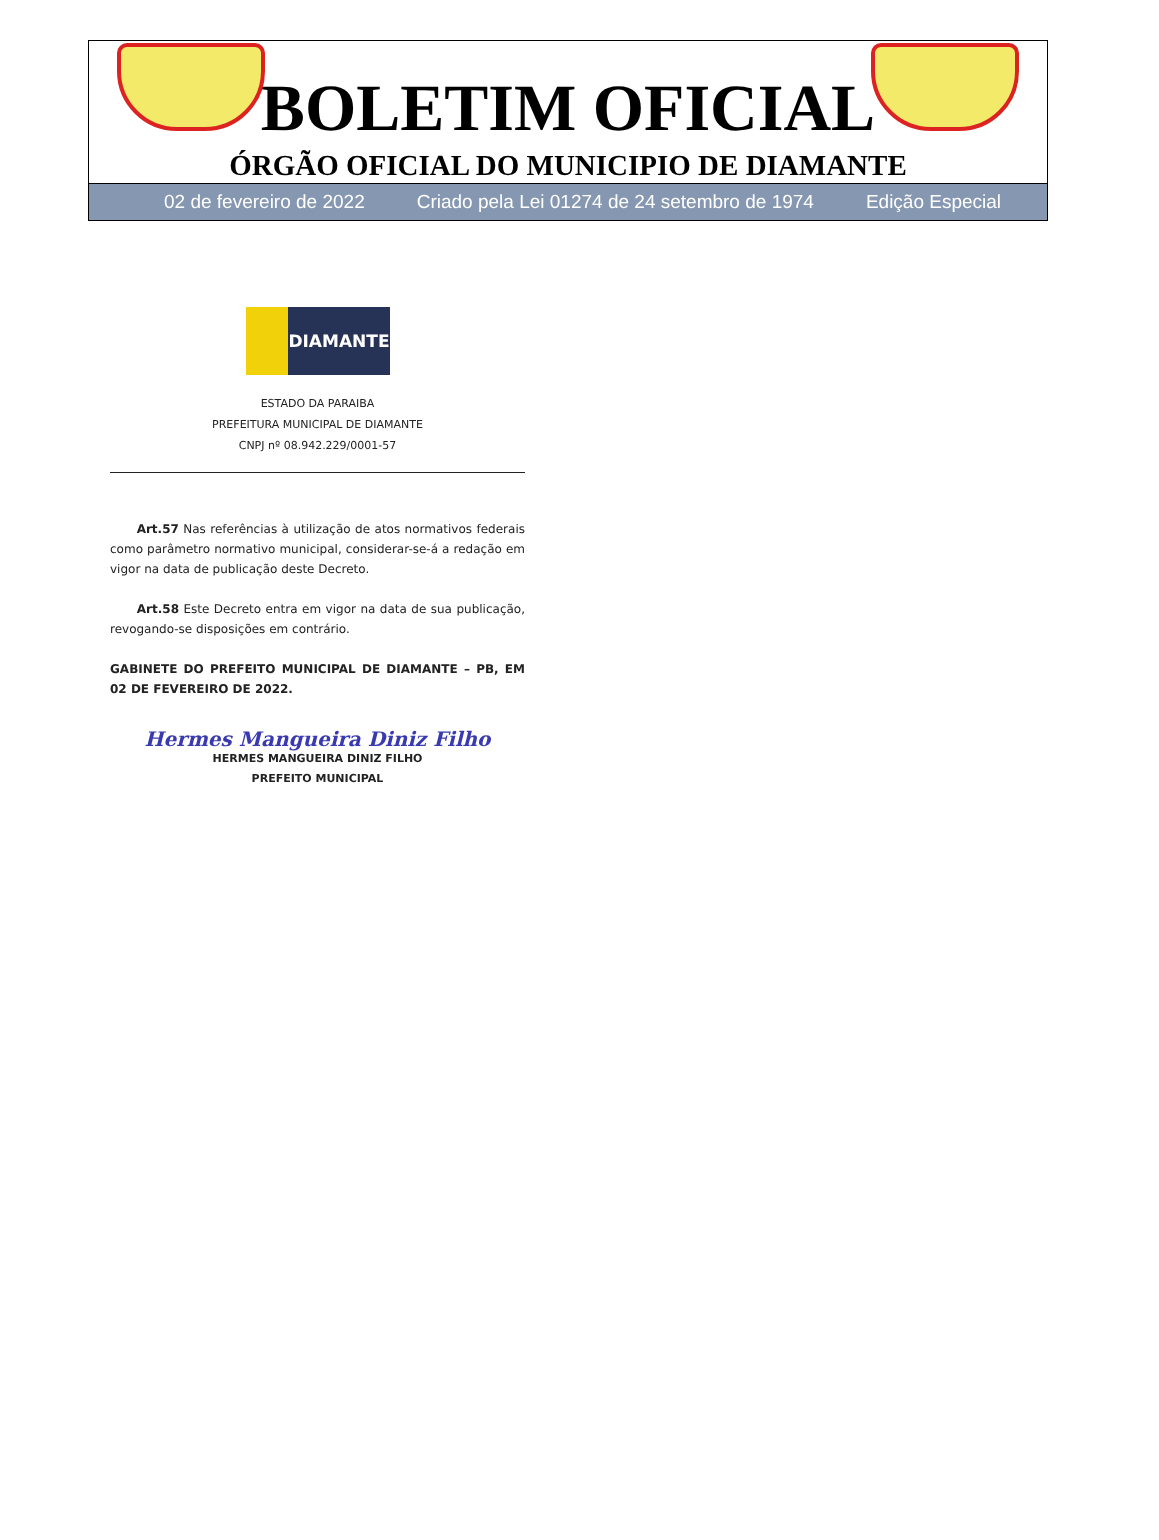BOLETIM OFICIAL
ÓRGÃO OFICIAL DO MUNICIPIO DE DIAMANTE
02 de fevereiro de 2022 Criado pela Lei 01274 de 24 setembro de 1974 Edição Especial
DIAMANTE
ESTADO DA PARAIBA
PREFEITURA MUNICIPAL DE DIAMANTE
CNPJ nº 08.942.229/0001-57
Art.57 Nas referências à utilização de atos normativos federais como parâmetro normativo municipal, considerar-se-á a redação em vigor na data de publicação deste Decreto.
Art.58 Este Decreto entra em vigor na data de sua publicação, revogando-se disposições em contrário.
GABINETE DO PREFEITO MUNICIPAL DE DIAMANTE – PB, EM 02 DE FEVEREIRO DE 2022.
Hermes Mangueira Diniz Filho
HERMES MANGUEIRA DINIZ FILHO
PREFEITO MUNICIPAL